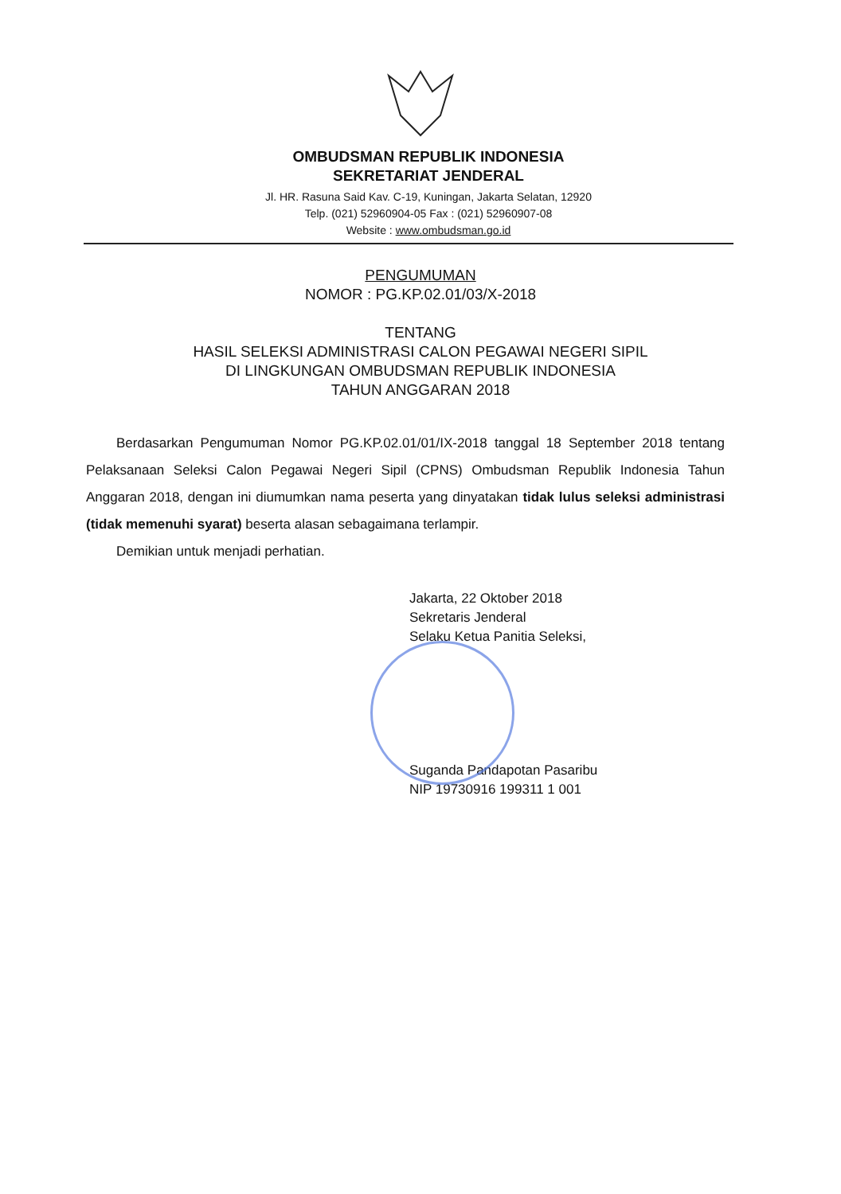OMBUDSMAN REPUBLIK INDONESIA
SEKRETARIAT JENDERAL
Jl. HR. Rasuna Said Kav. C-19, Kuningan, Jakarta Selatan, 12920
Telp. (021) 52960904-05 Fax : (021) 52960907-08
Website : www.ombudsman.go.id
PENGUMUMAN
NOMOR : PG.KP.02.01/03/X-2018
TENTANG
HASIL SELEKSI ADMINISTRASI CALON PEGAWAI NEGERI SIPIL
DI LINGKUNGAN OMBUDSMAN REPUBLIK INDONESIA
TAHUN ANGGARAN 2018
Berdasarkan Pengumuman Nomor PG.KP.02.01/01/IX-2018 tanggal 18 September 2018 tentang Pelaksanaan Seleksi Calon Pegawai Negeri Sipil (CPNS) Ombudsman Republik Indonesia Tahun Anggaran 2018, dengan ini diumumkan nama peserta yang dinyatakan tidak lulus seleksi administrasi (tidak memenuhi syarat) beserta alasan sebagaimana terlampir.
Demikian untuk menjadi perhatian.
Jakarta, 22 Oktober 2018
Sekretaris Jenderal
Selaku Ketua Panitia Seleksi,
Suganda Pandapotan Pasaribu
NIP 19730916 199311 1 001